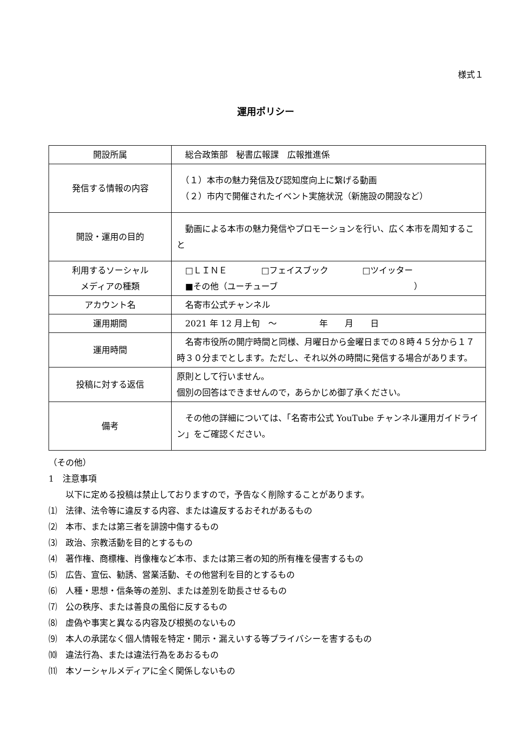様式１
運用ポリシー
| 開設所属 | 総合政策部 秘書広報課 広報推進係 |
| 発信する情報の内容 | （１）本市の魅力発信及び認知度向上に繋げる動画 （２）市内で開催されたイベント実施状況（新施設の開設など） |
| 開設・運用の目的 | 動画による本市の魅力発信やプロモーションを行い、広く本市を周知すること |
| 利用するソーシャル メディアの種類 | □ＬＩＮＥ □フェイスブック □ツイッター ■その他（ユーチューブ ） |
| アカウント名 | 名寄市公式チャンネル |
| 運用期間 | 2021 年 12 月上旬 ～ 年 月 日 |
| 運用時間 | 名寄市役所の開庁時間と同様、月曜日から金曜日までの８時４５分から１７時３０分までとします。ただし、それ以外の時間に発信する場合があります。 |
| 投稿に対する返信 | 原則として行いません。 個別の回答はできませんので，あらかじめ御了承ください。 |
| 備考 | その他の詳細については、「名寄市公式 YouTube チャンネル運用ガイドライン」をご確認ください。 |
（その他）
1　注意事項
　　以下に定める投稿は禁止しておりますので，予告なく削除することがあります。
⑴　法律、法令等に違反する内容、または違反するおそれがあるもの
⑵　本市、または第三者を誹謗中傷するもの
⑶　政治、宗教活動を目的とするもの
⑷　著作権、商標権、肖像権など本市、または第三者の知的所有権を侵害するもの
⑸　広告、宣伝、勧誘、営業活動、その他営利を目的とするもの
⑹　人種・思想・信条等の差別、または差別を助長させるもの
⑺　公の秩序、または善良の風俗に反するもの
⑻　虚偽や事実と異なる内容及び根拠のないもの
⑼　本人の承諾なく個人情報を特定・開示・漏えいする等プライバシーを害するもの
⑽　違法行為、または違法行為をあおるもの
⑾　本ソーシャルメディアに全く関係しないもの